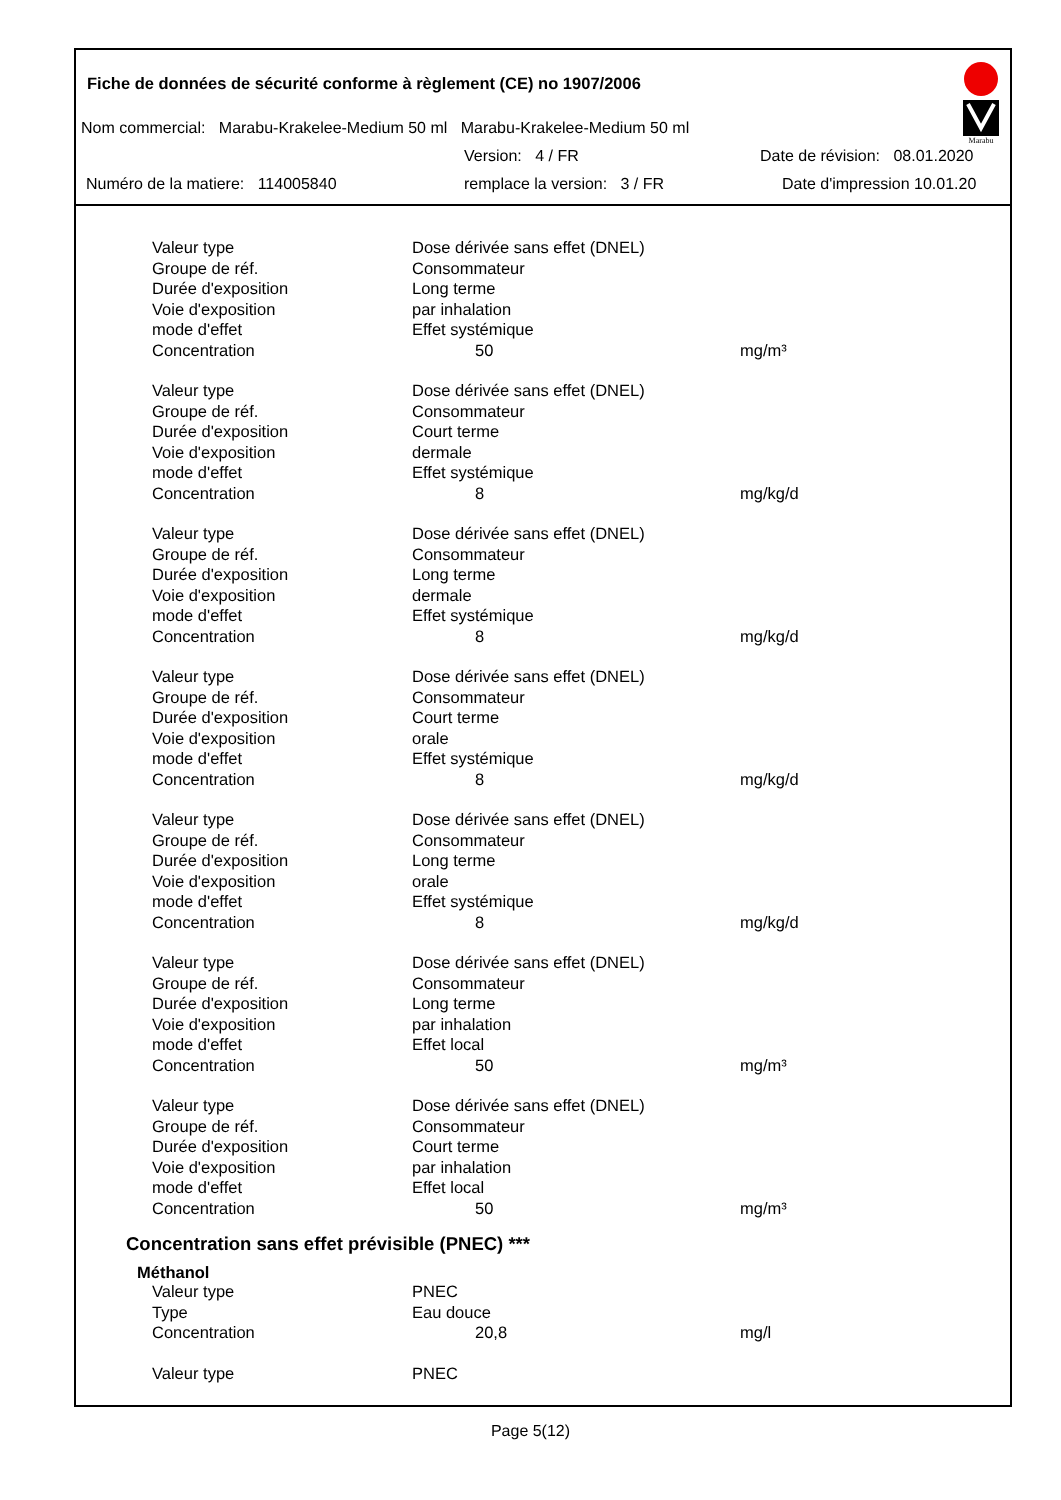Fiche de données de sécurité conforme à règlement (CE) no 1907/2006
Marabu
Nom commercial: Marabu-Krakelee-Medium 50 ml Marabu-Krakelee-Medium 50 ml
Version: 4 / FR Date de révision: 08.01.2020
Numéro de la matiere: 114005840 remplace la version: 3 / FR Date d'impression 10.01.20
| Valeur type | Dose dérivée sans effet (DNEL) | |
| Groupe de réf. | Consommateur | |
| Durée d'exposition | Long terme | |
| Voie d'exposition | par inhalation | |
| mode d'effet | Effet systémique | |
| Concentration | 50 | mg/m³ |
| Valeur type | Dose dérivée sans effet (DNEL) | |
| Groupe de réf. | Consommateur | |
| Durée d'exposition | Court terme | |
| Voie d'exposition | dermale | |
| mode d'effet | Effet systémique | |
| Concentration | 8 | mg/kg/d |
| Valeur type | Dose dérivée sans effet (DNEL) | |
| Groupe de réf. | Consommateur | |
| Durée d'exposition | Long terme | |
| Voie d'exposition | dermale | |
| mode d'effet | Effet systémique | |
| Concentration | 8 | mg/kg/d |
| Valeur type | Dose dérivée sans effet (DNEL) | |
| Groupe de réf. | Consommateur | |
| Durée d'exposition | Court terme | |
| Voie d'exposition | orale | |
| mode d'effet | Effet systémique | |
| Concentration | 8 | mg/kg/d |
| Valeur type | Dose dérivée sans effet (DNEL) | |
| Groupe de réf. | Consommateur | |
| Durée d'exposition | Long terme | |
| Voie d'exposition | orale | |
| mode d'effet | Effet systémique | |
| Concentration | 8 | mg/kg/d |
| Valeur type | Dose dérivée sans effet (DNEL) | |
| Groupe de réf. | Consommateur | |
| Durée d'exposition | Long terme | |
| Voie d'exposition | par inhalation | |
| mode d'effet | Effet local | |
| Concentration | 50 | mg/m³ |
| Valeur type | Dose dérivée sans effet (DNEL) | |
| Groupe de réf. | Consommateur | |
| Durée d'exposition | Court terme | |
| Voie d'exposition | par inhalation | |
| mode d'effet | Effet local | |
| Concentration | 50 | mg/m³ |
Concentration sans effet prévisible (PNEC) ***
Méthanol
| Valeur type | PNEC | |
| Type | Eau douce | |
| Concentration | 20,8 | mg/l |
| Valeur type | PNEC | |
Page 5(12)